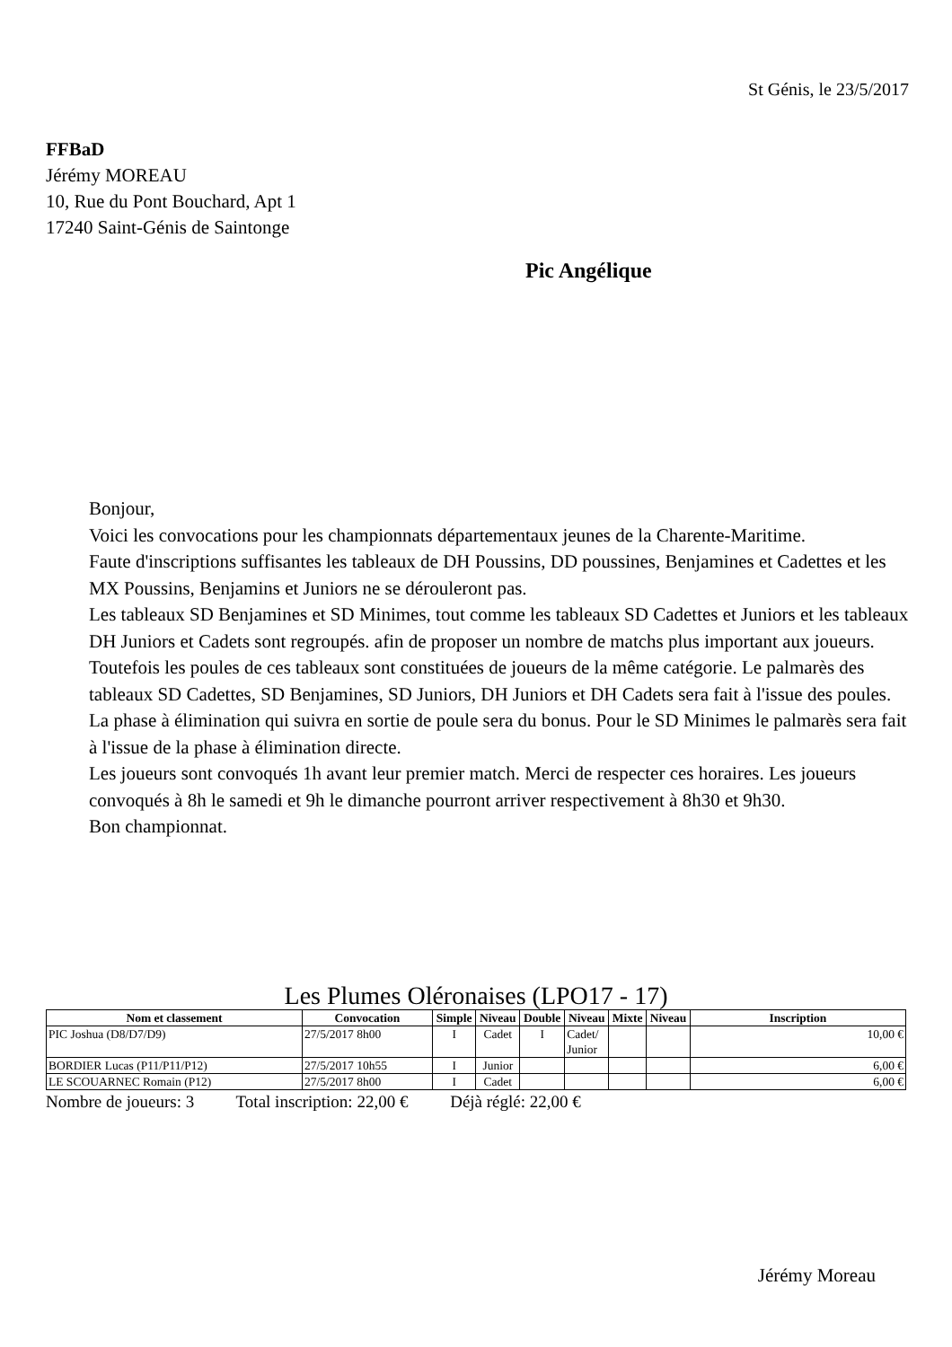St Génis, le 23/5/2017
FFBaD
Jérémy MOREAU
10, Rue du Pont Bouchard, Apt 1
17240 Saint-Génis de Saintonge
Pic Angélique
Bonjour,
Voici les convocations pour les championnats départementaux jeunes de la Charente-Maritime.
Faute d'inscriptions suffisantes les tableaux de DH Poussins, DD poussines, Benjamines et Cadettes et les MX Poussins, Benjamins et Juniors ne se dérouleront pas.
Les tableaux SD Benjamines et SD Minimes, tout comme les tableaux SD Cadettes et Juniors et les tableaux DH Juniors et Cadets sont regroupés. afin de proposer un nombre de matchs plus important aux joueurs. Toutefois les poules de ces tableaux sont constituées de joueurs de la même catégorie. Le palmarès des tableaux SD Cadettes, SD Benjamines, SD Juniors, DH Juniors et DH Cadets sera fait à l'issue des poules. La phase à élimination qui suivra en sortie de poule sera du bonus. Pour le SD Minimes le palmarès sera fait à l'issue de la phase à élimination directe.
Les joueurs sont convoqués 1h avant leur premier match. Merci de respecter ces horaires. Les joueurs convoqués à 8h le samedi et 9h le dimanche pourront arriver respectivement à 8h30 et 9h30.
Bon championnat.
Les Plumes Oléronaises (LPO17 - 17)
| Nom et classement | Convocation | Simple | Niveau | Double | Niveau | Mixte | Niveau | Inscription |
| --- | --- | --- | --- | --- | --- | --- | --- | --- |
| PIC Joshua (D8/D7/D9) | 27/5/2017 8h00 | I | Cadet | I | Cadet/ Junior | | | 10,00 € |
| BORDIER Lucas (P11/P11/P12) | 27/5/2017 10h55 | I | Junior | | | | | 6,00 € |
| LE SCOUARNEC Romain (P12) | 27/5/2017 8h00 | I | Cadet | | | | | 6,00 € |
Nombre de joueurs: 3 Total inscription: 22,00 € Déjà réglé: 22,00 €
Jérémy Moreau